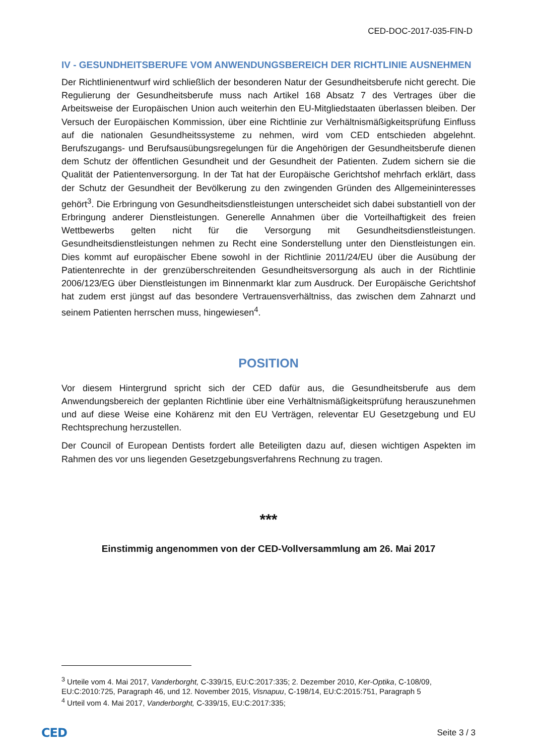CED-DOC-2017-035-FIN-D
IV - GESUNDHEITSBERUFE VOM ANWENDUNGSBEREICH DER RICHTLINIE AUSNEHMEN
Der Richtlinienentwurf wird schließlich der besonderen Natur der Gesundheitsberufe nicht gerecht. Die Regulierung der Gesundheitsberufe muss nach Artikel 168 Absatz 7 des Vertrages über die Arbeitsweise der Europäischen Union auch weiterhin den EU-Mitgliedstaaten überlassen bleiben. Der Versuch der Europäischen Kommission, über eine Richtlinie zur Verhältnismäßigkeitsprüfung Einfluss auf die nationalen Gesundheitssysteme zu nehmen, wird vom CED entschieden abgelehnt. Berufszugangs- und Berufsausübungsregelungen für die Angehörigen der Gesundheitsberufe dienen dem Schutz der öffentlichen Gesundheit und der Gesundheit der Patienten. Zudem sichern sie die Qualität der Patientenversorgung. In der Tat hat der Europäische Gerichtshof mehrfach erklärt, dass der Schutz der Gesundheit der Bevölkerung zu den zwingenden Gründen des Allgemeininteresses gehört<sup>3</sup>. Die Erbringung von Gesundheitsdienstleistungen unterscheidet sich dabei substantiell von der Erbringung anderer Dienstleistungen. Generelle Annahmen über die Vorteilhaftigkeit des freien Wettbewerbs gelten nicht für die Versorgung mit Gesundheitsdienstleistungen. Gesundheitsdienstleistungen nehmen zu Recht eine Sonderstellung unter den Dienstleistungen ein. Dies kommt auf europäischer Ebene sowohl in der Richtlinie 2011/24/EU über die Ausübung der Patientenrechte in der grenzüberschreitenden Gesundheitsversorgung als auch in der Richtlinie 2006/123/EG über Dienstleistungen im Binnenmarkt klar zum Ausdruck. Der Europäische Gerichtshof hat zudem erst jüngst auf das besondere Vertrauensverhältniss, das zwischen dem Zahnarzt und seinem Patienten herrschen muss, hingewiesen<sup>4</sup>.
POSITION
Vor diesem Hintergrund spricht sich der CED dafür aus, die Gesundheitsberufe aus dem Anwendungsbereich der geplanten Richtlinie über eine Verhältnismäßigkeitsprüfung herauszunehmen und auf diese Weise eine Kohärenz mit den EU Verträgen, releventar EU Gesetzgebung und EU Rechtsprechung herzustellen.
Der Council of European Dentists fordert alle Beteiligten dazu auf, diesen wichtigen Aspekten im Rahmen des vor uns liegenden Gesetzgebungsverfahrens Rechnung zu tragen.
***
Einstimmig angenommen von der CED-Vollversammlung am 26. Mai 2017
<sup>3</sup> Urteile vom 4. Mai 2017, Vanderborght, C-339/15, EU:C:2017:335; 2. Dezember 2010, Ker-Optika, C-108/09, EU:C:2010:725, Paragraph 46, und 12. November 2015, Visnapuu, C-198/14, EU:C:2015:751, Paragraph 5
<sup>4</sup> Urteil vom 4. Mai 2017, Vanderborght, C-339/15, EU:C:2017:335;
CED Seite 3 / 3